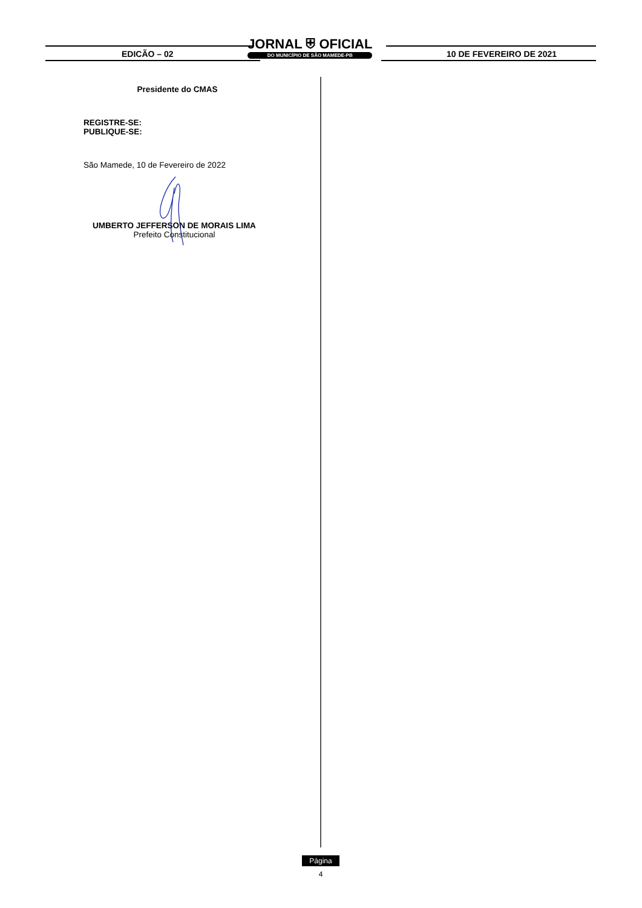EDICÃO – 02
JORNAL ⛨ OFICIAL
DO MUNICÍPIO DE SÃO MAMEDE-PB
10 DE FEVEREIRO DE 2021
Presidente do CMAS
REGISTRE-SE:
PUBLIQUE-SE:
São Mamede, 10 de Fevereiro de 2022
UMBERTO JEFFERSON DE MORAIS LIMA
Prefeito Constitucional
Página
4